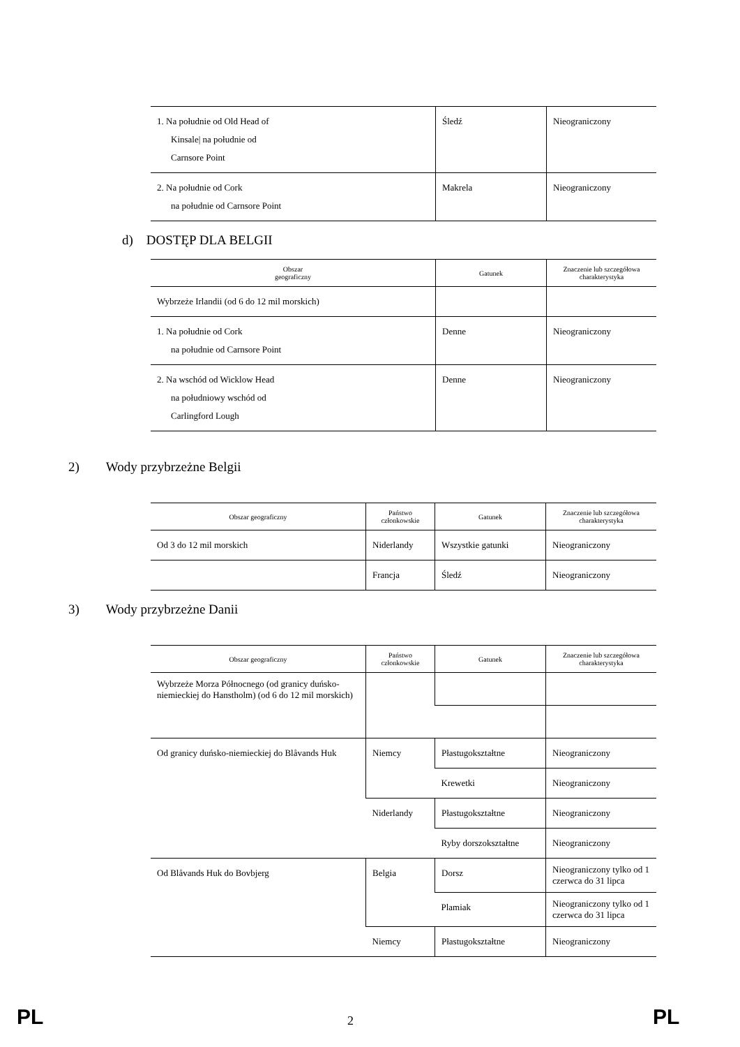| 1. Na południe od Old Head of Kinsale/ na południe od Carnsore Point | Śledź | Nieograniczony |
| 2. Na południe od Cork na południe od Carnsore Point | Makrela | Nieograniczony |
d) DOSTĘP DLA BELGII
| Obszar geograficzny | Gatunek | Znaczenie lub szczegółowa charakterystyka |
| --- | --- | --- |
| Wybrzeże Irlandii (od 6 do 12 mil morskich) | | |
| 1. Na południe od Cork na południe od Carnsore Point | Denne | Nieograniczony |
| 2. Na wschód od Wicklow Head na południowy wschód od Carlingford Lough | Denne | Nieograniczony |
2) Wody przybrzeżne Belgii
| Obszar geograficzny | Państwo członkowskie | Gatunek | Znaczenie lub szczegółowa charakterystyka |
| --- | --- | --- | --- |
| Od 3 do 12 mil morskich | Niderlandy | Wszystkie gatunki | Nieograniczony |
| | Francja | Śledź | Nieograniczony |
3) Wody przybrzeżne Danii
| Obszar geograficzny | Państwo członkowskie | Gatunek | Znaczenie lub szczegółowa charakterystyka |
| --- | --- | --- | --- |
| Wybrzeże Morza Północnego (od granicy duńsko-niemieckiej do Hanstholm) (od 6 do 12 mil morskich) | | | |
| Od granicy duńsko-niemieckiej do Blåvands Huk | Niemcy | Płastugokształtne | Nieograniczony |
| | | Krewetki | Nieograniczony |
| | Niderlandy | Płastugokształtne | Nieograniczony |
| | | Ryby dorszokształtne | Nieograniczony |
| Od Blåvands Huk do Bovbjerg | Belgia | Dorsz | Nieograniczony tylko od 1 czerwca do 31 lipca |
| | | Plamiak | Nieograniczony tylko od 1 czerwca do 31 lipca |
| | Niemcy | Płastugokształtne | Nieograniczony |
PL 2 PL